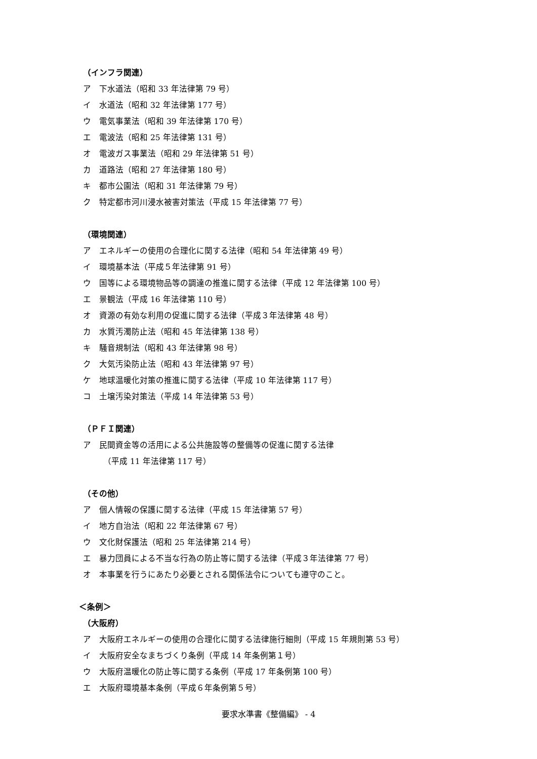（インフラ関連）
ア　下水道法（昭和 33 年法律第 79 号）
イ　水道法（昭和 32 年法律第 177 号）
ウ　電気事業法（昭和 39 年法律第 170 号）
エ　電波法（昭和 25 年法律第 131 号）
オ　電波ガス事業法（昭和 29 年法律第 51 号）
カ　道路法（昭和 27 年法律第 180 号）
キ　都市公園法（昭和 31 年法律第 79 号）
ク　特定都市河川浸水被害対策法（平成 15 年法律第 77 号）
（環境関連）
ア　エネルギーの使用の合理化に関する法律（昭和 54 年法律第 49 号）
イ　環境基本法（平成５年法律第 91 号）
ウ　国等による環境物品等の調達の推進に関する法律（平成 12 年法律第 100 号）
エ　景観法（平成 16 年法律第 110 号）
オ　資源の有効な利用の促進に関する法律（平成３年法律第 48 号）
カ　水質汚濁防止法（昭和 45 年法律第 138 号）
キ　騒音規制法（昭和 43 年法律第 98 号）
ク　大気汚染防止法（昭和 43 年法律第 97 号）
ケ　地球温暖化対策の推進に関する法律（平成 10 年法律第 117 号）
コ　土壌汚染対策法（平成 14 年法律第 53 号）
（ＰＦＩ関連）
ア　民間資金等の活用による公共施設等の整備等の促進に関する法律
（平成 11 年法律第 117 号）
（その他）
ア　個人情報の保護に関する法律（平成 15 年法律第 57 号）
イ　地方自治法（昭和 22 年法律第 67 号）
ウ　文化財保護法（昭和 25 年法律第 214 号）
エ　暴力団員による不当な行為の防止等に関する法律（平成３年法律第 77 号）
オ　本事業を行うにあたり必要とされる関係法令についても遵守のこと。
＜条例＞
（大阪府）
ア　大阪府エネルギーの使用の合理化に関する法律施行細則（平成 15 年規則第 53 号）
イ　大阪府安全なまちづくり条例（平成 14 年条例第１号）
ウ　大阪府温暖化の防止等に関する条例（平成 17 年条例第 100 号）
エ　大阪府環境基本条例（平成６年条例第５号）
要求水準書《整備編》 - 4